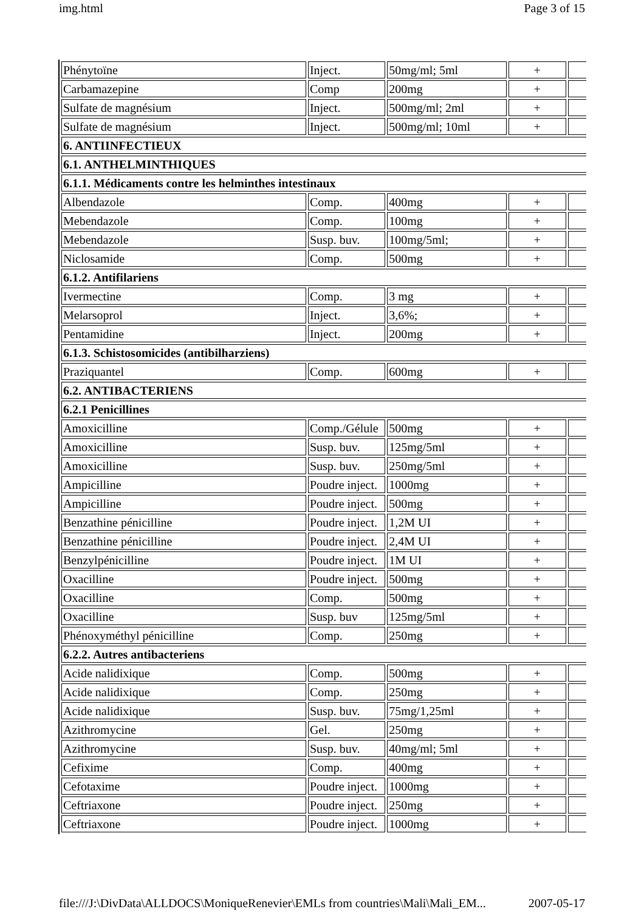img.html Page 3 of 15
| Phénytoïne | Inject. | 50mg/ml; 5ml | + | |
| Carbamazepine | Comp | 200mg | + | |
| Sulfate de magnésium | Inject. | 500mg/ml; 2ml | + | |
| Sulfate de magnésium | Inject. | 500mg/ml; 10ml | + | |
| 6. ANTIINFECTIEUX | | | | |
| 6.1. ANTHELMINTHIQUES | | | | |
| 6.1.1. Médicaments contre les helminthes intestinaux | | | | |
| Albendazole | Comp. | 400mg | + | |
| Mebendazole | Comp. | 100mg | + | |
| Mebendazole | Susp. buv. | 100mg/5ml; | + | |
| Niclosamide | Comp. | 500mg | + | |
| 6.1.2. Antifilariens | | | | |
| Ivermectine | Comp. | 3 mg | + | |
| Melarsoprol | Inject. | 3,6%; | + | |
| Pentamidine | Inject. | 200mg | + | |
| 6.1.3. Schistosomicides (antibilharziens) | | | | |
| Praziquantel | Comp. | 600mg | + | |
| 6.2. ANTIBACTERIENS | | | | |
| 6.2.1 Penicillines | | | | |
| Amoxicilline | Comp./Gélule | 500mg | + | |
| Amoxicilline | Susp. buv. | 125mg/5ml | + | |
| Amoxicilline | Susp. buv. | 250mg/5ml | + | |
| Ampicilline | Poudre inject. | 1000mg | + | |
| Ampicilline | Poudre inject. | 500mg | + | |
| Benzathine pénicilline | Poudre inject. | 1,2M UI | + | |
| Benzathine pénicilline | Poudre inject. | 2,4M UI | + | |
| Benzylpénicilline | Poudre inject. | 1M UI | + | |
| Oxacilline | Poudre inject. | 500mg | + | |
| Oxacilline | Comp. | 500mg | + | |
| Oxacilline | Susp. buv | 125mg/5ml | + | |
| Phénoxyméthyl pénicilline | Comp. | 250mg | + | |
| 6.2.2. Autres antibacteriens | | | | |
| Acide nalidixique | Comp. | 500mg | + | |
| Acide nalidixique | Comp. | 250mg | + | |
| Acide nalidixique | Susp. buv. | 75mg/1,25ml | + | |
| Azithromycine | Gel. | 250mg | + | |
| Azithromycine | Susp. buv. | 40mg/ml; 5ml | + | |
| Cefixime | Comp. | 400mg | + | |
| Cefotaxime | Poudre inject. | 1000mg | + | |
| Ceftriaxone | Poudre inject. | 250mg | + | |
| Ceftriaxone | Poudre inject. | 1000mg | + | |
file:///J:\DivData\ALLDOCS\MoniqueRenevier\EMLs from countries\Mali\Mali_EM... 2007-05-17